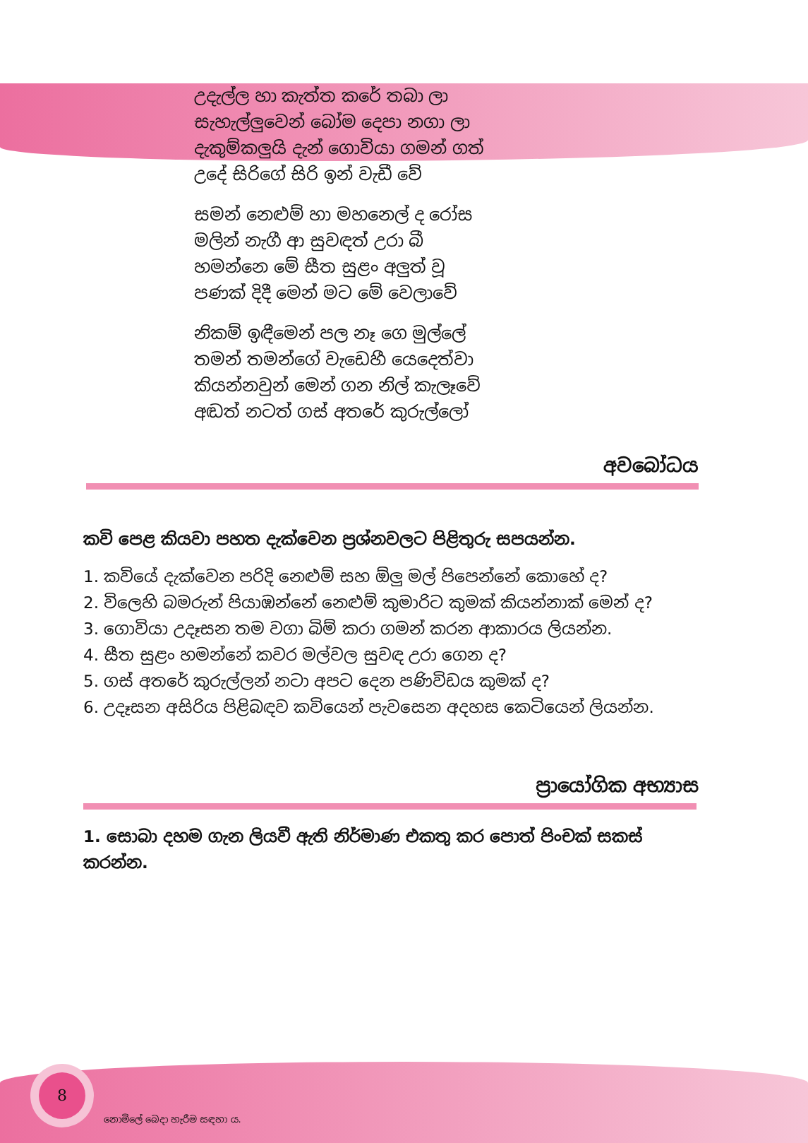උදැල්ල හා කැත්ත කරේ තබා ලා
සැහැල්ලුවෙන් බෝම දෙපා නගා ලා
දැකුම්කලුයි දැන් ගොවියා ගමන් ගත්
උදේ සිරිගේ සිරි ඉන් වැඩී වේ
සමන් නෙළුම් හා මහනෙල් ද රෝස
මලින් නැගී ආ සුවඳත් උරා බී
හමන්නෙ මේ සීත සුළං අලුත් වූ
පණක් දිදී මෙන් මට මේ වෙලාවේ
නිකම් ඉඳීමෙන් පල නෑ ගෙ මුල්ලේ
තමන් තමන්ගේ වැඩෙහී යෙදෙත්වා
කියන්නවුන් මෙන් ගන නිල් කැලෑවේ
අඬත් නටත් ගස් අතරේ කුරුල්ලෝ
අවබෝධය
කවි පෙළ කියවා පහත දැක්වෙන ප්‍රශ්නවලට පිළිතුරු සපයන්න.
1. කවියේ දැක්වෙන පරිදි නෙළුම් සහ ඕලු මල් පිපෙන්නේ කොහේ ද?
2. විලෙහි බමරුන් පියාඹන්නේ නෙළුම් කුමාරිට කුමක් කියන්නාක් මෙන් ද?
3. ගොවියා උදෑසන තම වගා බිම් කරා ගමන් කරන ආකාරය ලියන්න.
4. සීත සුළං හමන්නේ කවර මල්වල සුවඳ උරා ගෙන ද?
5. ගස් අතරේ කුරුල්ලන් නටා අපට දෙන පණිවිඩය කුමක් ද?
6. උදෑසන අසිරිය පිළිබඳව කවියෙන් පැවසෙන අදහස කෙටියෙන් ලියන්න.
ප්‍රායෝගික අභ්‍යාස
1. සොබා දහම ගැන ලියවී ඇති නිර්මාණ එකතු කර පොත් පිංචක් සකස් කරන්න.
8
නොමිලේ බෙදා හැරීම සඳහා ය.